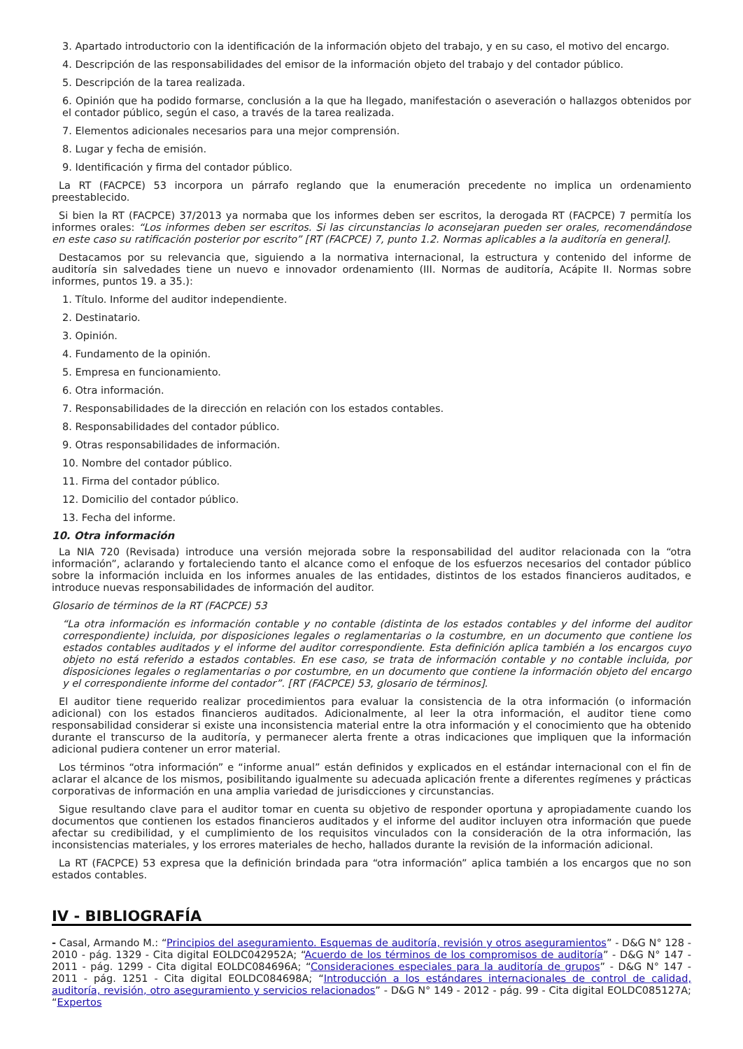3. Apartado introductorio con la identificación de la información objeto del trabajo, y en su caso, el motivo del encargo.
4. Descripción de las responsabilidades del emisor de la información objeto del trabajo y del contador público.
5. Descripción de la tarea realizada.
6. Opinión que ha podido formarse, conclusión a la que ha llegado, manifestación o aseveración o hallazgos obtenidos por el contador público, según el caso, a través de la tarea realizada.
7. Elementos adicionales necesarios para una mejor comprensión.
8. Lugar y fecha de emisión.
9. Identificación y firma del contador público.
La RT (FACPCE) 53 incorpora un párrafo reglando que la enumeración precedente no implica un ordenamiento preestablecido.
Si bien la RT (FACPCE) 37/2013 ya normaba que los informes deben ser escritos, la derogada RT (FACPCE) 7 permitía los informes orales: “Los informes deben ser escritos. Si las circunstancias lo aconsejaran pueden ser orales, recomendándose en este caso su ratificación posterior por escrito” [RT (FACPCE) 7, punto 1.2. Normas aplicables a la auditoría en general].
Destacamos por su relevancia que, siguiendo a la normativa internacional, la estructura y contenido del informe de auditoría sin salvedades tiene un nuevo e innovador ordenamiento (III. Normas de auditoría, Acápite II. Normas sobre informes, puntos 19. a 35.):
1. Título. Informe del auditor independiente.
2. Destinatario.
3. Opinión.
4. Fundamento de la opinión.
5. Empresa en funcionamiento.
6. Otra información.
7. Responsabilidades de la dirección en relación con los estados contables.
8. Responsabilidades del contador público.
9. Otras responsabilidades de información.
10. Nombre del contador público.
11. Firma del contador público.
12. Domicilio del contador público.
13. Fecha del informe.
10. Otra información
La NIA 720 (Revisada) introduce una versión mejorada sobre la responsabilidad del auditor relacionada con la “otra información”, aclarando y fortaleciendo tanto el alcance como el enfoque de los esfuerzos necesarios del contador público sobre la información incluida en los informes anuales de las entidades, distintos de los estados financieros auditados, e introduce nuevas responsabilidades de información del auditor.
Glosario de términos de la RT (FACPCE) 53
“La otra información es información contable y no contable (distinta de los estados contables y del informe del auditor correspondiente) incluida, por disposiciones legales o reglamentarias o la costumbre, en un documento que contiene los estados contables auditados y el informe del auditor correspondiente. Esta definición aplica también a los encargos cuyo objeto no está referido a estados contables. En ese caso, se trata de información contable y no contable incluida, por disposiciones legales o reglamentarias o por costumbre, en un documento que contiene la información objeto del encargo y el correspondiente informe del contador”. [RT (FACPCE) 53, glosario de términos].
El auditor tiene requerido realizar procedimientos para evaluar la consistencia de la otra información (o información adicional) con los estados financieros auditados. Adicionalmente, al leer la otra información, el auditor tiene como responsabilidad considerar si existe una inconsistencia material entre la otra información y el conocimiento que ha obtenido durante el transcurso de la auditoría, y permanecer alerta frente a otras indicaciones que impliquen que la información adicional pudiera contener un error material.
Los términos “otra información” e “informe anual” están definidos y explicados en el estándar internacional con el fin de aclarar el alcance de los mismos, posibilitando igualmente su adecuada aplicación frente a diferentes regímenes y prácticas corporativas de información en una amplia variedad de jurisdicciones y circunstancias.
Sigue resultando clave para el auditor tomar en cuenta su objetivo de responder oportuna y apropiadamente cuando los documentos que contienen los estados financieros auditados y el informe del auditor incluyen otra información que puede afectar su credibilidad, y el cumplimiento de los requisitos vinculados con la consideración de la otra información, las inconsistencias materiales, y los errores materiales de hecho, hallados durante la revisión de la información adicional.
La RT (FACPCE) 53 expresa que la definición brindada para “otra información” aplica también a los encargos que no son estados contables.
IV - BIBLIOGRAFÍA
- Casal, Armando M.: “Principios del aseguramiento. Esquemas de auditoría, revisión y otros aseguramientos” - D&G N° 128 - 2010 - pág. 1329 - Cita digital EOLDC042952A; “Acuerdo de los términos de los compromisos de auditoría” - D&G N° 147 - 2011 - pág. 1299 - Cita digital EOLDC084696A; “Consideraciones especiales para la auditoría de grupos” - D&G N° 147 - 2011 - pág. 1251 - Cita digital EOLDC084698A; “Introducción a los estándares internacionales de control de calidad, auditoría, revisión, otro aseguramiento y servicios relacionados” - D&G N° 149 - 2012 - pág. 99 - Cita digital EOLDC085127A; “Expertos